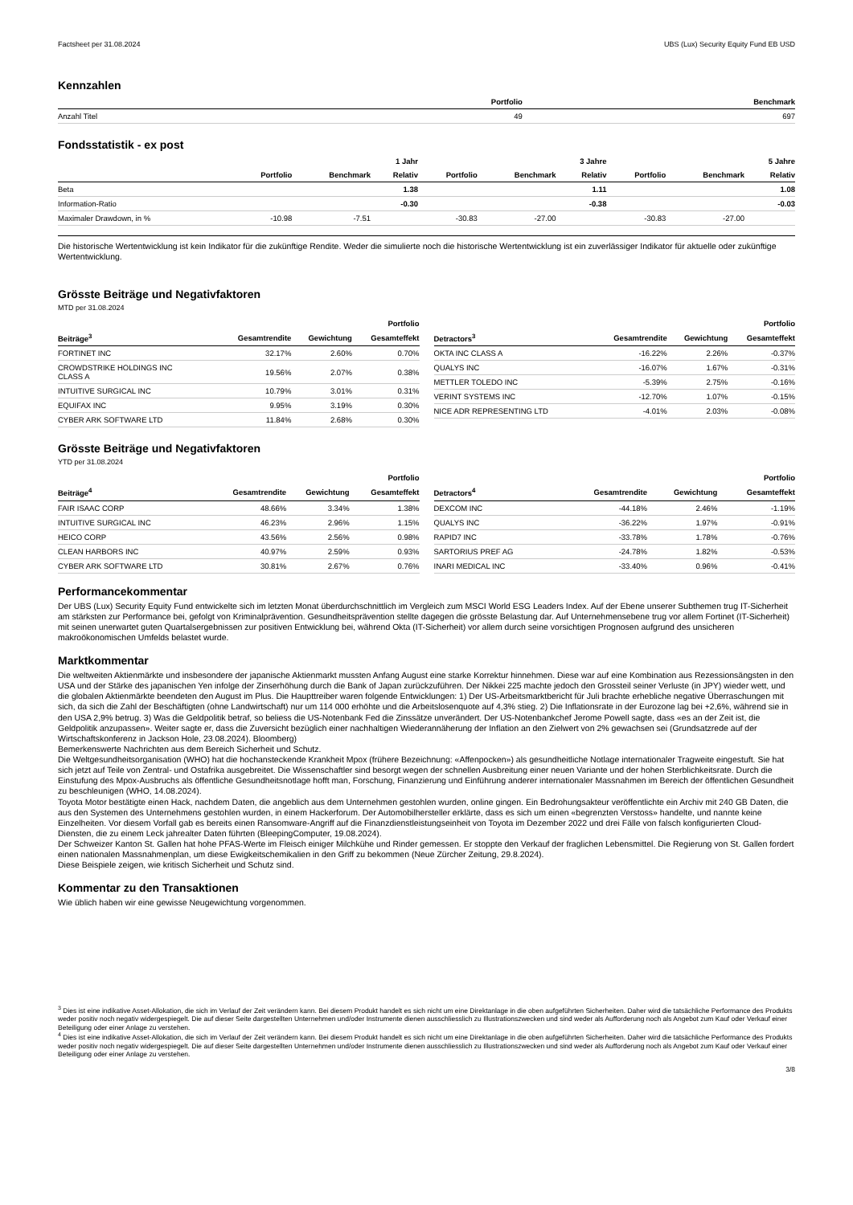Factsheet per 31.08.2024 UBS (Lux) Security Equity Fund EB USD
Kennzahlen
| | Portfolio | Benchmark |
| --- | --- | --- |
| Anzahl Titel | 49 | 697 |
Fondsstatistik - ex post
| | | | 1 Jahr | | | 3 Jahre | | | 5 Jahre |
| --- | --- | --- | --- | --- | --- | --- | --- | --- | --- |
| | Portfolio | Benchmark | Relativ | Portfolio | Benchmark | Relativ | Portfolio | Benchmark | Relativ |
| Beta | | | 1.38 | | | 1.11 | | | 1.08 |
| Information-Ratio | | | -0.30 | | | -0.38 | | | -0.03 |
| Maximaler Drawdown, in % | -10.98 | -7.51 | | -30.83 | -27.00 | | -30.83 | -27.00 | |
Die historische Wertentwicklung ist kein Indikator für die zukünftige Rendite. Weder die simulierte noch die historische Wertentwicklung ist ein zuverlässiger Indikator für aktuelle oder zukünftige Wertentwicklung.
Grösste Beiträge und Negativfaktoren
MTD per 31.08.2024
| | | | Portfolio |
| --- | --- | --- | --- |
| Beiträge<sup>3</sup> | Gesamtrendite | Gewichtung | Gesamteffekt |
| FORTINET INC | 32.17% | 2.60% | 0.70% |
| CROWDSTRIKE HOLDINGS INC CLASS A | 19.56% | 2.07% | 0.38% |
| INTUITIVE SURGICAL INC | 10.79% | 3.01% | 0.31% |
| EQUIFAX INC | 9.95% | 3.19% | 0.30% |
| CYBER ARK SOFTWARE LTD | 11.84% | 2.68% | 0.30% |
| | | | Portfolio |
| --- | --- | --- | --- |
| Detractors<sup>3</sup> | Gesamtrendite | Gewichtung | Gesamteffekt |
| OKTA INC CLASS A | -16.22% | 2.26% | -0.37% |
| QUALYS INC | -16.07% | 1.67% | -0.31% |
| METTLER TOLEDO INC | -5.39% | 2.75% | -0.16% |
| VERINT SYSTEMS INC | -12.70% | 1.07% | -0.15% |
| NICE ADR REPRESENTING LTD | -4.01% | 2.03% | -0.08% |
Grösste Beiträge und Negativfaktoren
YTD per 31.08.2024
| | | | Portfolio |
| --- | --- | --- | --- |
| Beiträge<sup>4</sup> | Gesamtrendite | Gewichtung | Gesamteffekt |
| FAIR ISAAC CORP | 48.66% | 3.34% | 1.38% |
| INTUITIVE SURGICAL INC | 46.23% | 2.96% | 1.15% |
| HEICO CORP | 43.56% | 2.56% | 0.98% |
| CLEAN HARBORS INC | 40.97% | 2.59% | 0.93% |
| CYBER ARK SOFTWARE LTD | 30.81% | 2.67% | 0.76% |
| | | | Portfolio |
| --- | --- | --- | --- |
| Detractors<sup>4</sup> | Gesamtrendite | Gewichtung | Gesamteffekt |
| DEXCOM INC | -44.18% | 2.46% | -1.19% |
| QUALYS INC | -36.22% | 1.97% | -0.91% |
| RAPID7 INC | -33.78% | 1.78% | -0.76% |
| SARTORIUS PREF AG | -24.78% | 1.82% | -0.53% |
| INARI MEDICAL INC | -33.40% | 0.96% | -0.41% |
Performancekommentar
Der UBS (Lux) Security Equity Fund entwickelte sich im letzten Monat überdurchschnittlich im Vergleich zum MSCI World ESG Leaders Index. Auf der Ebene unserer Subthemen trug IT-Sicherheit am stärksten zur Performance bei, gefolgt von Kriminalprävention. Gesundheitsprävention stellte dagegen die grösste Belastung dar. Auf Unternehmensebene trug vor allem Fortinet (IT-Sicherheit) mit seinen unerwartet guten Quartalsergebnissen zur positiven Entwicklung bei, während Okta (IT-Sicherheit) vor allem durch seine vorsichtigen Prognosen aufgrund des unsicheren makroökonomischen Umfelds belastet wurde.
Marktkommentar
Die weltweiten Aktienmärkte und insbesondere der japanische Aktienmarkt mussten Anfang August eine starke Korrektur hinnehmen. Diese war auf eine Kombination aus Rezessionsängsten in den USA und der Stärke des japanischen Yen infolge der Zinserhöhung durch die Bank of Japan zurückzuführen. Der Nikkei 225 machte jedoch den Grossteil seiner Verluste (in JPY) wieder wett, und die globalen Aktienmärkte beendeten den August im Plus. Die Haupttreiber waren folgende Entwicklungen: 1) Der US-Arbeitsmarktbericht für Juli brachte erhebliche negative Überraschungen mit sich, da sich die Zahl der Beschäftigten (ohne Landwirtschaft) nur um 114 000 erhöhte und die Arbeitslosenquote auf 4,3% stieg. 2) Die Inflationsrate in der Eurozone lag bei +2,6%, während sie in den USA 2,9% betrug. 3) Was die Geldpolitik betraf, so beliess die US-Notenbank Fed die Zinssätze unverändert. Der US-Notenbankchef Jerome Powell sagte, dass «es an der Zeit ist, die Geldpolitik anzupassen». Weiter sagte er, dass die Zuversicht bezüglich einer nachhaltigen Wiederannäherung der Inflation an den Zielwert von 2% gewachsen sei (Grundsatzrede auf der Wirtschaftskonferenz in Jackson Hole, 23.08.2024). Bloomberg)
Bemerkenswerte Nachrichten aus dem Bereich Sicherheit und Schutz.
Die Weltgesundheitsorganisation (WHO) hat die hochansteckende Krankheit Mpox (frühere Bezeichnung: «Affenpocken») als gesundheitliche Notlage internationaler Tragweite eingestuft. Sie hat sich jetzt auf Teile von Zentral- und Ostafrika ausgebreitet. Die Wissenschaftler sind besorgt wegen der schnellen Ausbreitung einer neuen Variante und der hohen Sterblichkeitsrate. Durch die Einstufung des Mpox-Ausbruchs als öffentliche Gesundheitsnotlage hofft man, Forschung, Finanzierung und Einführung anderer internationaler Massnahmen im Bereich der öffentlichen Gesundheit zu beschleunigen (WHO, 14.08.2024).
Toyota Motor bestätigte einen Hack, nachdem Daten, die angeblich aus dem Unternehmen gestohlen wurden, online gingen. Ein Bedrohungsakteur veröffentlichte ein Archiv mit 240 GB Daten, die aus den Systemen des Unternehmens gestohlen wurden, in einem Hackerforum. Der Automobilhersteller erklärte, dass es sich um einen «begrenzten Verstoss» handelte, und nannte keine Einzelheiten. Vor diesem Vorfall gab es bereits einen Ransomware-Angriff auf die Finanzdienstleistungseinheit von Toyota im Dezember 2022 und drei Fälle von falsch konfigurierten Cloud-Diensten, die zu einem Leck jahrealter Daten führten (BleepingComputer, 19.08.2024).
Der Schweizer Kanton St. Gallen hat hohe PFAS-Werte im Fleisch einiger Milchkühe und Rinder gemessen. Er stoppte den Verkauf der fraglichen Lebensmittel. Die Regierung von St. Gallen fordert einen nationalen Massnahmenplan, um diese Ewigkeitschemikalien in den Griff zu bekommen (Neue Zürcher Zeitung, 29.8.2024).
Diese Beispiele zeigen, wie kritisch Sicherheit und Schutz sind.
Kommentar zu den Transaktionen
Wie üblich haben wir eine gewisse Neugewichtung vorgenommen.
<sup>3</sup> Dies ist eine indikative Asset-Allokation, die sich im Verlauf der Zeit verändern kann. Bei diesem Produkt handelt es sich nicht um eine Direktanlage in die oben aufgeführten Sicherheiten. Daher wird die tatsächliche Performance des Produkts weder positiv noch negativ widergespiegelt. Die auf dieser Seite dargestellten Unternehmen und/oder Instrumente dienen ausschliesslich zu Illustrationszwecken und sind weder als Aufforderung noch als Angebot zum Kauf oder Verkauf einer Beteiligung oder einer Anlage zu verstehen.
<sup>4</sup> Dies ist eine indikative Asset-Allokation, die sich im Verlauf der Zeit verändern kann. Bei diesem Produkt handelt es sich nicht um eine Direktanlage in die oben aufgeführten Sicherheiten. Daher wird die tatsächliche Performance des Produkts weder positiv noch negativ widergespiegelt. Die auf dieser Seite dargestellten Unternehmen und/oder Instrumente dienen ausschliesslich zu Illustrationszwecken und sind weder als Aufforderung noch als Angebot zum Kauf oder Verkauf einer Beteiligung oder einer Anlage zu verstehen.
3/8